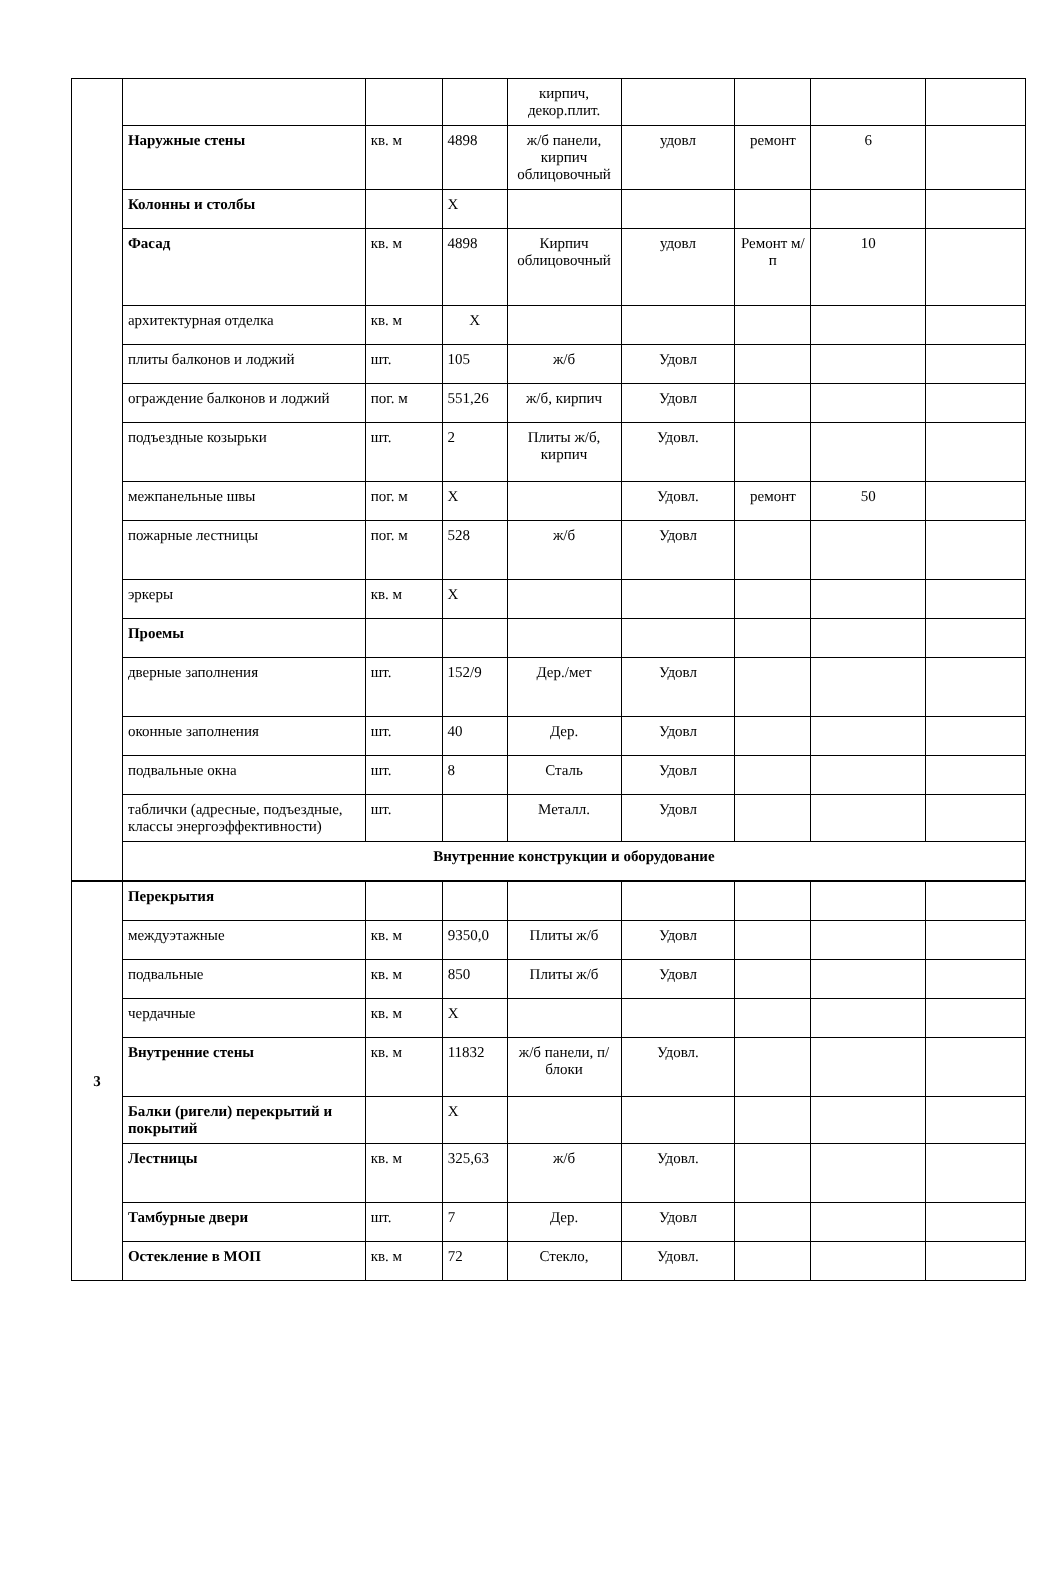| | | | | кирпич, декор.плит. | | | | |
| | Наружные стены | кв. м | 4898 | ж/б панели, кирпич облицовочный | удовл | ремонт | 6 | |
| | Колонны и столбы | | X | | | | | |
| | Фасад | кв. м | 4898 | Кирпич облицовочный | удовл | Ремонт м/п | 10 | |
| | архитектурная отделка | кв. м | X | | | | | |
| | плиты балконов и лоджий | шт. | 105 | ж/б | Удовл | | | |
| | ограждение балконов и лоджий | пог. м | 551,26 | ж/б, кирпич | Удовл | | | |
| | подъездные козырьки | шт. | 2 | Плиты ж/б, кирпич | Удовл. | | | |
| | межпанельные швы | пог. м | X | | Удовл. | ремонт | 50 | |
| | пожарные лестницы | пог. м | 528 | ж/б | Удовл | | | |
| | эркеры | кв. м | X | | | | | |
| | Проемы | | | | | | | |
| | дверные заполнения | шт. | 152/9 | Дер./мет | Удовл | | | |
| | оконные заполнения | шт. | 40 | Дер. | Удовл | | | |
| | подвальные окна | шт. | 8 | Сталь | Удовл | | | |
| | таблички (адресные, подъездные, классы энергоэффективности) | шт. | | Металл. | Удовл | | | |
| | Внутренние конструкции и оборудование | | | | | | | |
| 3 | Перекрытия | | | | | | | |
| | междуэтажные | кв. м | 9350,0 | Плиты ж/б | Удовл | | | |
| | подвальные | кв. м | 850 | Плиты ж/б | Удовл | | | |
| | чердачные | кв. м | X | | | | | |
| | Внутренние стены | кв. м | 11832 | ж/б панели, п/блоки | Удовл. | | | |
| | Балки (ригели) перекрытий и покрытий | | X | | | | | |
| | Лестницы | кв. м | 325,63 | ж/б | Удовл. | | | |
| | Тамбурные двери | шт. | 7 | Дер. | Удовл | | | |
| | Остекление в МОП | кв. м | 72 | Стекло, | Удовл. | | | |